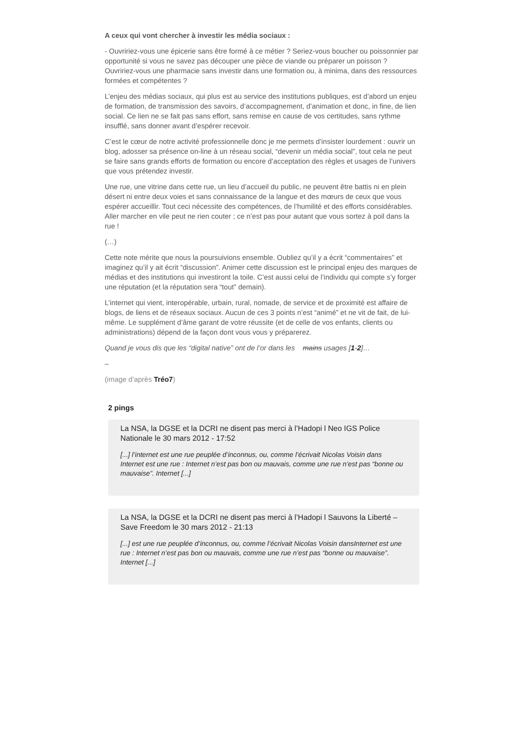A ceux qui vont chercher à investir les média sociaux :
- Ouvririez-vous une épicerie sans être formé à ce métier ? Seriez-vous boucher ou poissonnier par opportunité si vous ne savez pas découper une pièce de viande ou préparer un poisson ? Ouvririez-vous une pharmacie sans investir dans une formation ou, à minima, dans des ressources formées et compétentes ?
L’enjeu des médias sociaux, qui plus est au service des institutions publiques, est d’abord un enjeu de formation, de transmission des savoirs, d’accompagnement, d’animation et donc, in fine, de lien social. Ce lien ne se fait pas sans effort, sans remise en cause de vos certitudes, sans rythme insufflé, sans donner avant d’espérer recevoir.
C’est le cœur de notre activité professionnelle donc je me permets d’insister lourdement : ouvrir un blog, adosser sa présence on-line à un réseau social, “devenir un média social”, tout cela ne peut se faire sans grands efforts de formation ou encore d’acceptation des règles et usages de l’univers que vous prétendez investir.
Une rue, une vitrine dans cette rue, un lieu d’accueil du public, ne peuvent être battis ni en plein désert ni entre deux voies et sans connaissance de la langue et des mœurs de ceux que vous espérer accueillir. Tout ceci nécessite des compétences, de l’humilité et des efforts considérables. Aller marcher en vile peut ne rien couter ; ce n’est pas pour autant que vous sortez à poil dans la rue !
(…)
Cette note mérite que nous la poursuivions ensemble. Oubliez qu’il y a écrit “commentaires” et imaginez qu’il y ait écrit “discussion”. Animer cette discussion est le principal enjeu des marques de médias et des institutions qui investiront la toile. C’est aussi celui de l’individu qui compte s’y forger une réputation (et la réputation sera “tout” demain).
L’internet qui vient, interopérable, urbain, rural, nomade, de service et de proximité est affaire de blogs, de liens et de réseaux sociaux. Aucun de ces 3 points n’est “animé” et ne vit de fait, de lui-même. Le supplément d’âme garant de votre réussite (et de celle de vos enfants, clients ou administrations) dépend de la façon dont vous vous y préparerez.
Quand je vous dis que les “digital native” ont de l’or dans les mains usages [1-2]…
–
(image d’après Tréo7)
2 pings
La NSA, la DGSE et la DCRI ne disent pas merci à l’Hadopi l Neo IGS Police Nationale le 30 mars 2012 - 17:52
[...] l’internet est une rue peuplée d’inconnus, ou, comme l’écrivait Nicolas Voisin dans Internet est une rue : Internet n’est pas bon ou mauvais, comme une rue n’est pas “bonne ou mauvaise”. Internet [...]
La NSA, la DGSE et la DCRI ne disent pas merci à l’Hadopi l Sauvons la Liberté – Save Freedom le 30 mars 2012 - 21:13
[...] est une rue peuplée d’inconnus, ou, comme l’écrivait Nicolas Voisin dansInternet est une rue : Internet n’est pas bon ou mauvais, comme une rue n’est pas “bonne ou mauvaise”. Internet [...]